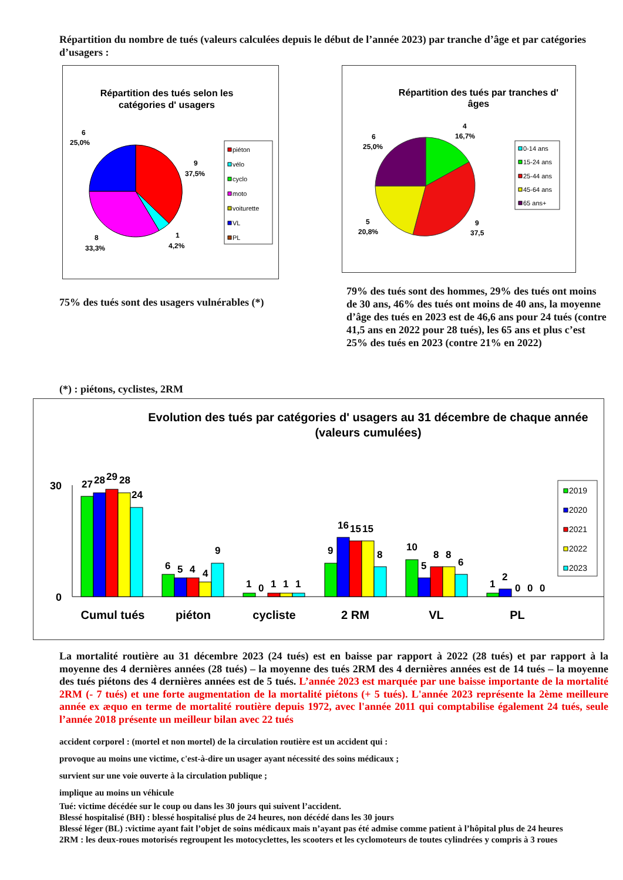Répartition du nombre de tués (valeurs calculées depuis le début de l’année 2023) par tranche d’âge et par catégories d’usagers :
Répartition des tués selon les
catégories d' usagers
6
25,0%
9
37,5%
8
33,3%
1
4,2%
piéton
vélo
cyclo
moto
voiturette
VL
PL
Répartition des tués par tranches d'
âges
4
16,7%
6
25,0%
5
20,8%
9
37,5
0-14 ans
15-24 ans
25-44 ans
45-64 ans
65 ans+
75% des tués sont des usagers vulnérables (*)
79% des tués sont des hommes, 29% des tués ont moins de 30 ans, 46% des tués ont moins de 40 ans, la moyenne d’âge des tués en 2023 est de 46,6 ans pour 24 tués (contre 41,5 ans en 2022 pour 28 tués), les 65 ans et plus c’est 25% des tués en 2023 (contre 21% en 2022)
(*) : piétons, cyclistes, 2RM
Evolution des tués par catégories d' usagers au 31 décembre de chaque année
(valeurs cumulées)
30
0
27
28
29
28
24
6
5
4
4
9
1
0
1
1
1
9
16
15
15
8
10
5
8
8
6
1
2
0
0
0
Cumul tués
piéton
cycliste
2 RM
VL
PL
2019
2020
2021
2022
2023
La mortalité routière au 31 décembre 2023 (24 tués) est en baisse par rapport à 2022 (28 tués) et par rapport à la moyenne des 4 dernières années (28 tués) – la moyenne des tués 2RM des 4 dernières années est de 14 tués – la moyenne des tués piétons des 4 dernières années est de 5 tués. L’année 2023 est marquée par une baisse importante de la mortalité 2RM (- 7 tués) et une forte augmentation de la mortalité piétons (+ 5 tués). L'année 2023 représente la 2ème meilleure année ex æquo en terme de mortalité routière depuis 1972, avec l'année 2011 qui comptabilise également 24 tués, seule l’année 2018 présente un meilleur bilan avec 22 tués
accident corporel : (mortel et non mortel) de la circulation routière est un accident qui :
provoque au moins une victime, c'est-à-dire un usager ayant nécessité des soins médicaux ;
survient sur une voie ouverte à la circulation publique ;
implique au moins un véhicule
Tué: victime décédée sur le coup ou dans les 30 jours qui suivent l’accident.
Blessé hospitalisé (BH) : blessé hospitalisé plus de 24 heures, non décédé dans les 30 jours
Blessé léger (BL) :victime ayant fait l’objet de soins médicaux mais n’ayant pas été admise comme patient à l’hôpital plus de 24 heures
2RM : les deux-roues motorisés regroupent les motocyclettes, les scooters et les cyclomoteurs de toutes cylindrées y compris à 3 roues